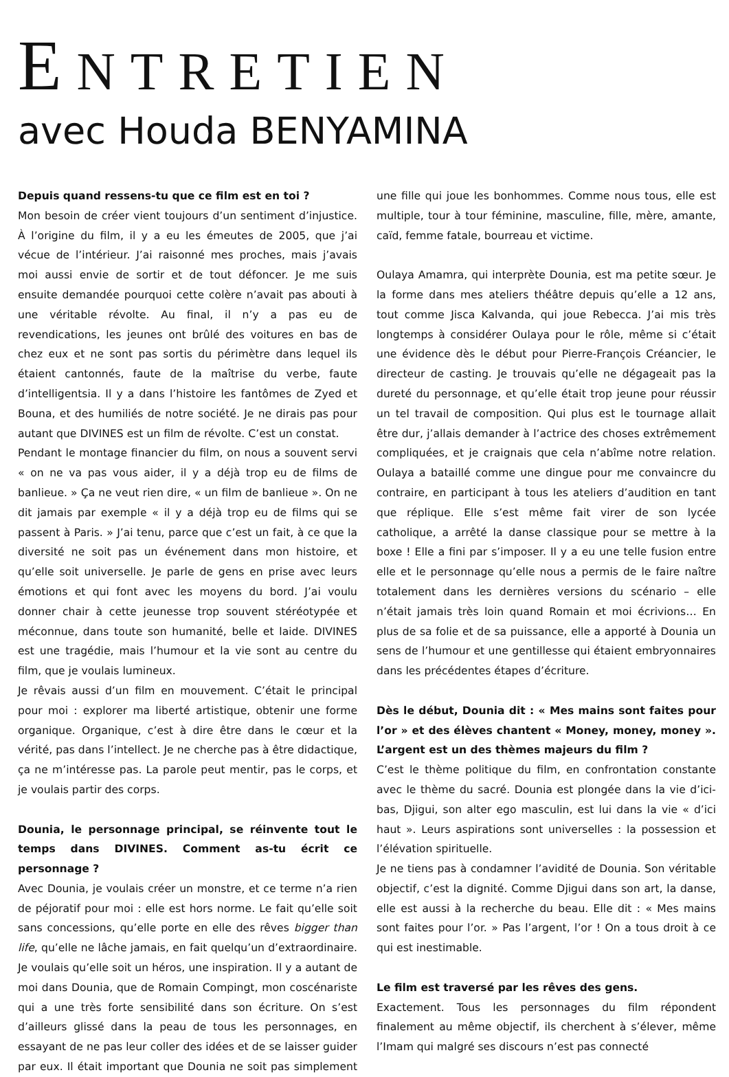ENTRETIEN
avec Houda BENYAMINA
Depuis quand ressens-tu que ce film est en toi ?
Mon besoin de créer vient toujours d’un sentiment d’injustice. À l’origine du film, il y a eu les émeutes de 2005, que j’ai vécue de l’intérieur. J’ai raisonné mes proches, mais j’avais moi aussi envie de sortir et de tout défoncer. Je me suis ensuite demandée pourquoi cette colère n’avait pas abouti à une véritable révolte. Au final, il n’y a pas eu de revendications, les jeunes ont brûlé des voitures en bas de chez eux et ne sont pas sortis du périmètre dans lequel ils étaient cantonnés, faute de la maîtrise du verbe, faute d’intelligentsia. Il y a dans l’histoire les fantômes de Zyed et Bouna, et des humiliés de notre société. Je ne dirais pas pour autant que DIVINES est un film de révolte. C’est un constat.
Pendant le montage financier du film, on nous a souvent servi « on ne va pas vous aider, il y a déjà trop eu de films de banlieue. » Ça ne veut rien dire, « un film de banlieue ». On ne dit jamais par exemple « il y a déjà trop eu de films qui se passent à Paris. » J’ai tenu, parce que c’est un fait, à ce que la diversité ne soit pas un événement dans mon histoire, et qu’elle soit universelle. Je parle de gens en prise avec leurs émotions et qui font avec les moyens du bord. J’ai voulu donner chair à cette jeunesse trop souvent stéréotypée et méconnue, dans toute son humanité, belle et laide. DIVINES est une tragédie, mais l’humour et la vie sont au centre du film, que je voulais lumineux.
Je rêvais aussi d’un film en mouvement. C’était le principal pour moi : explorer ma liberté artistique, obtenir une forme organique. Organique, c’est à dire être dans le cœur et la vérité, pas dans l’intellect. Je ne cherche pas à être didactique, ça ne m’intéresse pas. La parole peut mentir, pas le corps, et je voulais partir des corps.
Dounia, le personnage principal, se réinvente tout le temps dans DIVINES. Comment as-tu écrit ce personnage ?
Avec Dounia, je voulais créer un monstre, et ce terme n’a rien de péjoratif pour moi : elle est hors norme. Le fait qu’elle soit sans concessions, qu’elle porte en elle des rêves bigger than life, qu’elle ne lâche jamais, en fait quelqu’un d’extraordinaire. Je voulais qu’elle soit un héros, une inspiration. Il y a autant de moi dans Dounia, que de Romain Compingt, mon coscénariste qui a une très forte sensibilité dans son écriture. On s’est d’ailleurs glissé dans la peau de tous les personnages, en essayant de ne pas leur coller des idées et de se laisser guider par eux. Il était important que Dounia ne soit pas simplement une fille qui joue les bonhommes. Comme nous tous, elle est multiple, tour à tour féminine, masculine, fille, mère, amante, caïd, femme fatale, bourreau et victime.
Oulaya Amamra, qui interprète Dounia, est ma petite sœur. Je la forme dans mes ateliers théâtre depuis qu’elle a 12 ans, tout comme Jisca Kalvanda, qui joue Rebecca. J’ai mis très longtemps à considérer Oulaya pour le rôle, même si c’était une évidence dès le début pour Pierre-François Créancier, le directeur de casting. Je trouvais qu’elle ne dégageait pas la dureté du personnage, et qu’elle était trop jeune pour réussir un tel travail de composition. Qui plus est le tournage allait être dur, j’allais demander à l’actrice des choses extrêmement compliquées, et je craignais que cela n’abîme notre relation. Oulaya a bataillé comme une dingue pour me convaincre du contraire, en participant à tous les ateliers d’audition en tant que réplique. Elle s’est même fait virer de son lycée catholique, a arrêté la danse classique pour se mettre à la boxe ! Elle a fini par s’imposer. Il y a eu une telle fusion entre elle et le personnage qu’elle nous a permis de le faire naître totalement dans les dernières versions du scénario – elle n’était jamais très loin quand Romain et moi écrivions… En plus de sa folie et de sa puissance, elle a apporté à Dounia un sens de l’humour et une gentillesse qui étaient embryonnaires dans les précédentes étapes d’écriture.
Dès le début, Dounia dit : « Mes mains sont faites pour l’or » et des élèves chantent « Money, money, money ». L’argent est un des thèmes majeurs du film ?
C’est le thème politique du film, en confrontation constante avec le thème du sacré. Dounia est plongée dans la vie d’ici-bas, Djigui, son alter ego masculin, est lui dans la vie « d’ici haut ». Leurs aspirations sont universelles : la possession et l’élévation spirituelle.
Je ne tiens pas à condamner l’avidité de Dounia. Son véritable objectif, c’est la dignité. Comme Djigui dans son art, la danse, elle est aussi à la recherche du beau. Elle dit : « Mes mains sont faites pour l’or. » Pas l’argent, l’or ! On a tous droit à ce qui est inestimable.
Le film est traversé par les rêves des gens.
Exactement. Tous les personnages du film répondent finalement au même objectif, ils cherchent à s’élever, même l’Imam qui malgré ses discours n’est pas connecté